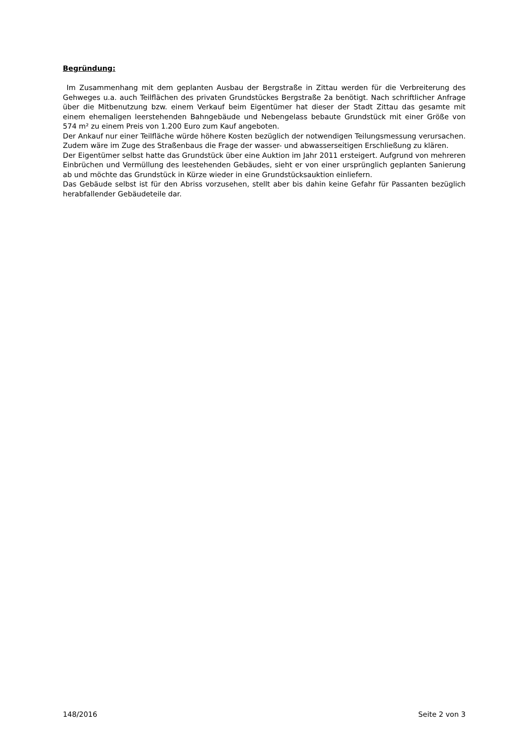Begründung:
Im Zusammenhang mit dem geplanten Ausbau der Bergstraße in Zittau werden für die Verbreiterung des Gehweges u.a. auch Teilflächen des privaten Grundstückes Bergstraße 2a benötigt. Nach schriftlicher Anfrage über die Mitbenutzung bzw. einem Verkauf beim Eigentümer hat dieser der Stadt Zittau das gesamte mit einem ehemaligen leerstehenden Bahngebäude und Nebengelass bebaute Grundstück mit einer Größe von 574 m² zu einem Preis von 1.200 Euro zum Kauf angeboten.
Der Ankauf nur einer Teilfläche würde höhere Kosten bezüglich der notwendigen Teilungsmessung verursachen. Zudem wäre im Zuge des Straßenbaus die Frage der wasser- und abwasserseitigen Erschließung zu klären.
Der Eigentümer selbst hatte das Grundstück über eine Auktion im Jahr 2011 ersteigert. Aufgrund von mehreren Einbrüchen und Vermüllung des leestehenden Gebäudes, sieht er von einer ursprünglich geplanten Sanierung ab und möchte das Grundstück in Kürze wieder in eine Grundstücksauktion einliefern.
Das Gebäude selbst ist für den Abriss vorzusehen, stellt aber bis dahin keine Gefahr für Passanten bezüglich herabfallender Gebäudeteile dar.
148/2016 Seite 2 von 3